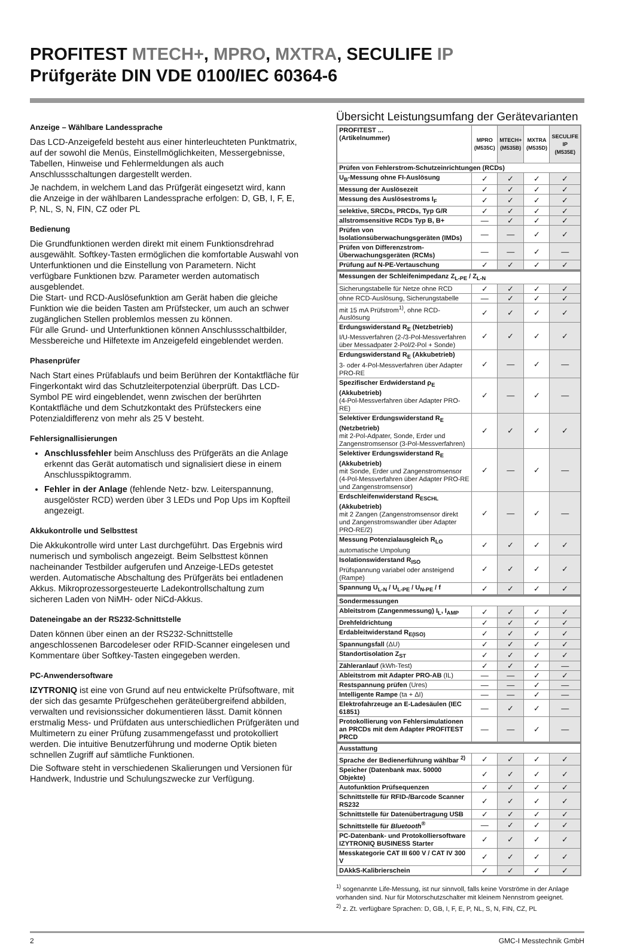PROFITEST MTECH+, MPRO, MXTRA, SECULIFE IP
Prüfgeräte DIN VDE 0100/IEC 60364-6
Anzeige – Wählbare Landessprache
Das LCD-Anzeigefeld besteht aus einer hinterleuchteten Punktmatrix, auf der sowohl die Menüs, Einstellmöglichkeiten, Messergebnisse, Tabellen, Hinweise und Fehlermeldungen als auch Anschlussschaltungen dargestellt werden.
Je nachdem, in welchem Land das Prüfgerät eingesetzt wird, kann die Anzeige in der wählbaren Landessprache erfolgen: D, GB, I, F, E, P, NL, S, N, FIN, CZ oder PL
Bedienung
Die Grundfunktionen werden direkt mit einem Funktionsdrehrad ausgewählt. Softkey-Tasten ermöglichen die komfortable Auswahl von Unterfunktionen und die Einstellung von Parametern. Nicht verfügbare Funktionen bzw. Parameter werden automatisch ausgeblendet.
Die Start- und RCD-Auslösefunktion am Gerät haben die gleiche Funktion wie die beiden Tasten am Prüfstecker, um auch an schwer zugänglichen Stellen problemlos messen zu können.
Für alle Grund- und Unterfunktionen können Anschlussschaltbilder, Messbereiche und Hilfetexte im Anzeigefeld eingeblendet werden.
Phasenprüfer
Nach Start eines Prüfablaufs und beim Berühren der Kontaktfläche für Fingerkontakt wird das Schutzleiterpotenzial überprüft. Das LCD-Symbol PE wird eingeblendet, wenn zwischen der berührten Kontaktfläche und dem Schutzkontakt des Prüfsteckers eine Potenzialdifferenz von mehr als 25 V besteht.
Fehlersignallisierungen
Anschlussfehler beim Anschluss des Prüfgeräts an die Anlage erkennt das Gerät automatisch und signalisiert diese in einem Anschlusspiktogramm.
Fehler in der Anlage (fehlende Netz- bzw. Leiterspannung, ausgelöster RCD) werden über 3 LEDs und Pop Ups im Kopfteil angezeigt.
Akkukontrolle und Selbsttest
Die Akkukontrolle wird unter Last durchgeführt. Das Ergebnis wird numerisch und symbolisch angezeigt. Beim Selbsttest können nacheinander Testbilder aufgerufen und Anzeige-LEDs getestet werden. Automatische Abschaltung des Prüfgeräts bei entladenen Akkus. Mikroprozessorgesteuerte Ladekontrollschaltung zum sicheren Laden von NiMH- oder NiCd-Akkus.
Dateneingabe an der RS232-Schnittstelle
Daten können über einen an der RS232-Schnittstelle angeschlossenen Barcodeleser oder RFID-Scanner eingelesen und Kommentare über Softkey-Tasten eingegeben werden.
PC-Anwendersoftware
IZYTRONIQ ist eine von Grund auf neu entwickelte Prüfsoftware, mit der sich das gesamte Prüfgeschehen geräteübergreifend abbilden, verwalten und revisionssicher dokumentieren lässt. Damit können erstmalig Mess- und Prüfdaten aus unterschiedlichen Prüfgeräten und Multimetern zu einer Prüfung zusammengefasst und protokolliert werden. Die intuitive Benutzerführung und moderne Optik bieten schnellen Zugriff auf sämtliche Funktionen.
Die Software steht in verschiedenen Skalierungen und Versionen für Handwerk, Industrie und Schulungszwecke zur Verfügung.
Übersicht Leistungsumfang der Gerätevarianten
| PROFITEST ... (Artikelnummer) | MPRO (M535C) | MTECH+ (M535B) | MXTRA (M535D) | SECULIFE IP (M535E) |
| Prüfen von Fehlerstrom-Schutzeinrichtungen (RCDs) | | | | |
| U<sub>B</sub>-Messung ohne FI-Auslösung | ✓ | ✓ | ✓ | ✓ |
| Messung der Auslösezeit | ✓ | ✓ | ✓ | ✓ |
| Messung des Auslösestroms I<sub>F</sub> | ✓ | ✓ | ✓ | ✓ |
| selektive, SRCDs, PRCDs, Typ G/R | ✓ | ✓ | ✓ | ✓ |
| allstromsensitive RCDs Typ B, B+ | — | ✓ | ✓ | ✓ |
| Prüfen von Isolationsüberwachungsgeräten (IMDs) | — | — | ✓ | ✓ |
| Prüfen von Differenzstrom-Überwachungsgeräten (RCMs) | — | — | ✓ | — |
| Prüfung auf N-PE-Vertauschung | ✓ | ✓ | ✓ | ✓ |
| Messungen der Schleifenimpedanz Z<sub>L-PE</sub> / Z<sub>L-N</sub> | | | | |
| Sicherungstabelle für Netze ohne RCD | ✓ | ✓ | ✓ | ✓ |
| ohne RCD-Auslösung, Sicherungstabelle | — | ✓ | ✓ | ✓ |
| mit 15 mA Prüfstrom<sup>1)</sup>, ohne RCD-Auslösung | ✓ | ✓ | ✓ | ✓ |
| Erdungswiderstand R<sub>E</sub> (Netzbetrieb) I/U-Messverfahren (2-/3-Pol-Messverfahren über Messadpater 2-Pol/2-Pol + Sonde) | ✓ | ✓ | ✓ | ✓ |
| Erdungswiderstand R<sub>E</sub> (Akkubetrieb) 3- oder 4-Pol-Messverfahren über Adapter PRO-RE | ✓ | — | ✓ | — |
| Spezifischer Erdwiderstand ρ<sub>E</sub> (Akkubetrieb) (4-Pol-Messverfahren über Adapter PRO-RE) | ✓ | — | ✓ | — |
| Selektiver Erdungswiderstand R<sub>E</sub> (Netzbetrieb) mit 2-Pol-Adpater, Sonde, Erder und Zangenstromsensor (3-Pol-Messverfahren) | ✓ | ✓ | ✓ | ✓ |
| Selektiver Erdungswiderstand R<sub>E</sub> (Akkubetrieb) mit Sonde, Erder und Zangenstromsensor (4-Pol-Messverfahren über Adapter PRO-RE und Zangenstromsensor) | ✓ | — | ✓ | — |
| Erdschleifenwiderstand R<sub>ESCHL</sub> (Akkubetrieb) mit 2 Zangen (Zangenstromsensor direkt und Zangenstromswandler über Adapter PRO-RE/2) | ✓ | — | ✓ | — |
| Messung Potenzialausgleich R<sub>LO</sub> automatische Umpolung | ✓ | ✓ | ✓ | ✓ |
| Isolationswiderstand R<sub>ISO</sub> Prüfspannung variabel oder ansteigend (Rampe) | ✓ | ✓ | ✓ | ✓ |
| Spannung U<sub>L-N</sub> / U<sub>L-PE</sub> / U<sub>N-PE</sub> / f | ✓ | ✓ | ✓ | ✓ |
| Sondermessungen | | | | |
| Ableitstrom (Zangenmessung) I<sub>L</sub>, I<sub>AMP</sub> | ✓ | ✓ | ✓ | ✓ |
| Drehfeldrichtung | ✓ | ✓ | ✓ | ✓ |
| Erdableitwiderstand R<sub>E(ISO)</sub> | ✓ | ✓ | ✓ | ✓ |
| Spannungsfall (ΔU) | ✓ | ✓ | ✓ | ✓ |
| Standortisolation Z<sub>ST</sub> | ✓ | ✓ | ✓ | ✓ |
| Zähleranlauf (kWh-Test) | ✓ | ✓ | ✓ | — |
| Ableitstrom mit Adapter PRO-AB (IL) | — | — | ✓ | ✓ |
| Restspannung prüfen (Ures) | — | — | ✓ | — |
| Intelligente Rampe (ta + ΔI) | — | — | ✓ | — |
| Elektrofahrzeuge an E-Ladesäulen (IEC 61851) | — | ✓ | ✓ | — |
| Protokollierung von Fehlersimulationen an PRCDs mit dem Adapter PROFITEST PRCD | — | — | ✓ | — |
| Ausstattung | | | | |
| Sprache der Bedienerführung wählbar <sup>2)</sup> | ✓ | ✓ | ✓ | ✓ |
| Speicher (Datenbank max. 50000 Objekte) | ✓ | ✓ | ✓ | ✓ |
| Autofunktion Prüfsequenzen | ✓ | ✓ | ✓ | ✓ |
| Schnittstelle für RFID-/Barcode Scanner RS232 | ✓ | ✓ | ✓ | ✓ |
| Schnittstelle für Datenübertragung USB | ✓ | ✓ | ✓ | ✓ |
| Schnittstelle für Bluetooth<sup>®</sup> | — | ✓ | ✓ | ✓ |
| PC-Datenbank- und Protokolliersoftware IZYTRONIQ BUSINESS Starter | ✓ | ✓ | ✓ | ✓ |
| Messkategorie CAT III 600 V / CAT IV 300 V | ✓ | ✓ | ✓ | ✓ |
| DAkkS-Kalibrierschein | ✓ | ✓ | ✓ | ✓ |
<sup>1)</sup> sogenannte Life-Messung, ist nur sinnvoll, falls keine Vorströme in der Anlage vorhanden sind. Nur für Motorschutzschalter mit kleinem Nennstrom geeignet.
<sup>2)</sup> z. Zt. verfügbare Sprachen: D, GB, I, F, E, P, NL, S, N, FIN, CZ, PL
2 GMC-I Messtechnik GmbH